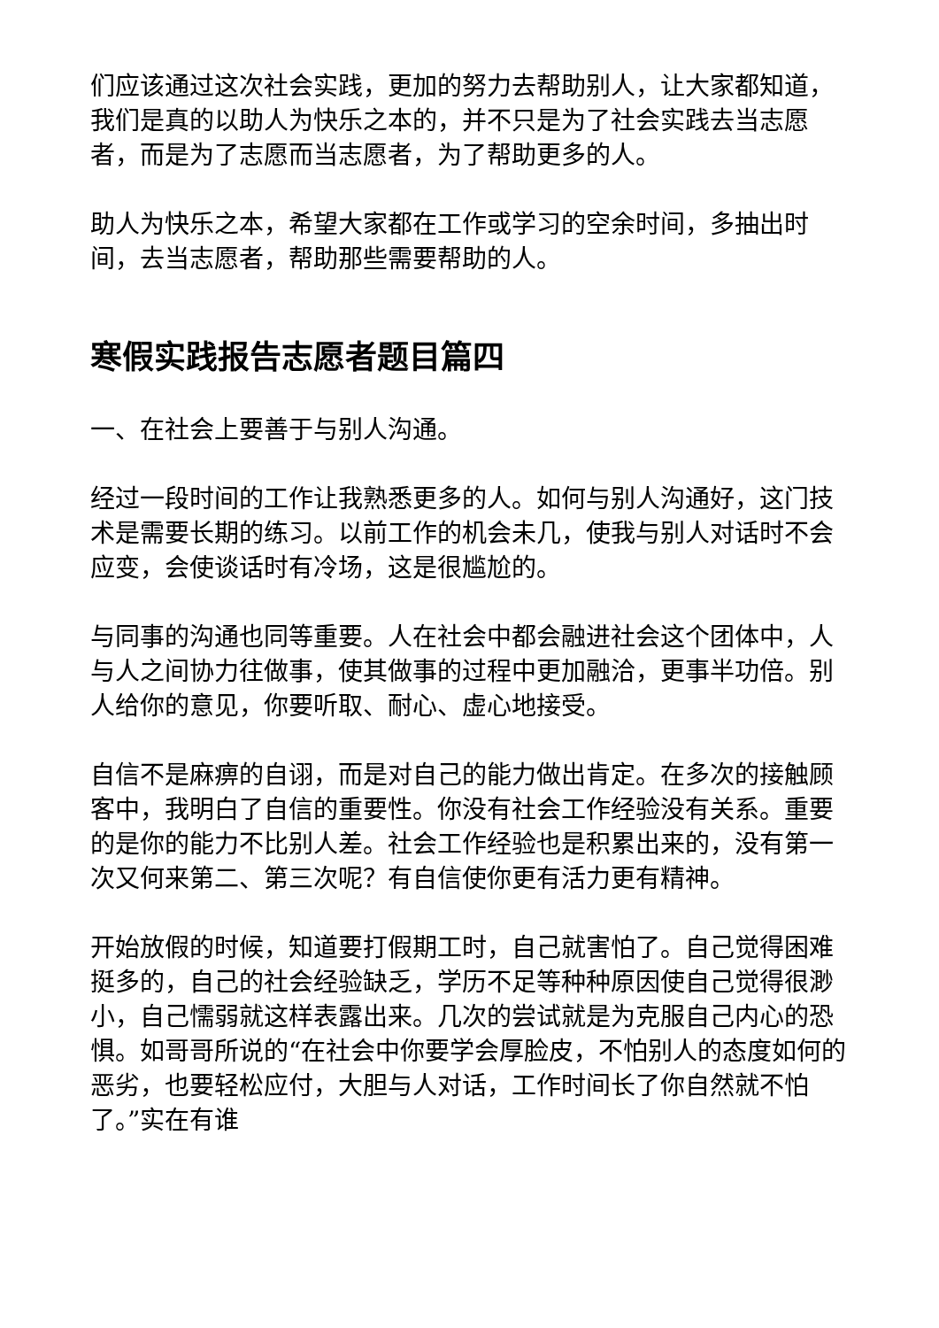们应该通过这次社会实践，更加的努力去帮助别人，让大家都知道，我们是真的以助人为快乐之本的，并不只是为了社会实践去当志愿者，而是为了志愿而当志愿者，为了帮助更多的人。
助人为快乐之本，希望大家都在工作或学习的空余时间，多抽出时间，去当志愿者，帮助那些需要帮助的人。
寒假实践报告志愿者题目篇四
一、在社会上要善于与别人沟通。
经过一段时间的工作让我熟悉更多的人。如何与别人沟通好，这门技术是需要长期的练习。以前工作的机会未几，使我与别人对话时不会应变，会使谈话时有冷场，这是很尴尬的。
与同事的沟通也同等重要。人在社会中都会融进社会这个团体中，人与人之间协力往做事，使其做事的过程中更加融洽，更事半功倍。别人给你的意见，你要听取、耐心、虚心地接受。
自信不是麻痹的自诩，而是对自己的能力做出肯定。在多次的接触顾客中，我明白了自信的重要性。你没有社会工作经验没有关系。重要的是你的能力不比别人差。社会工作经验也是积累出来的，没有第一次又何来第二、第三次呢？有自信使你更有活力更有精神。
开始放假的时候，知道要打假期工时，自己就害怕了。自己觉得困难挺多的，自己的社会经验缺乏，学历不足等种种原因使自己觉得很渺小，自己懦弱就这样表露出来。几次的尝试就是为克服自己内心的恐惧。如哥哥所说的“在社会中你要学会厚脸皮，不怕别人的态度如何的恶劣，也要轻松应付，大胆与人对话，工作时间长了你自然就不怕了。”实在有谁